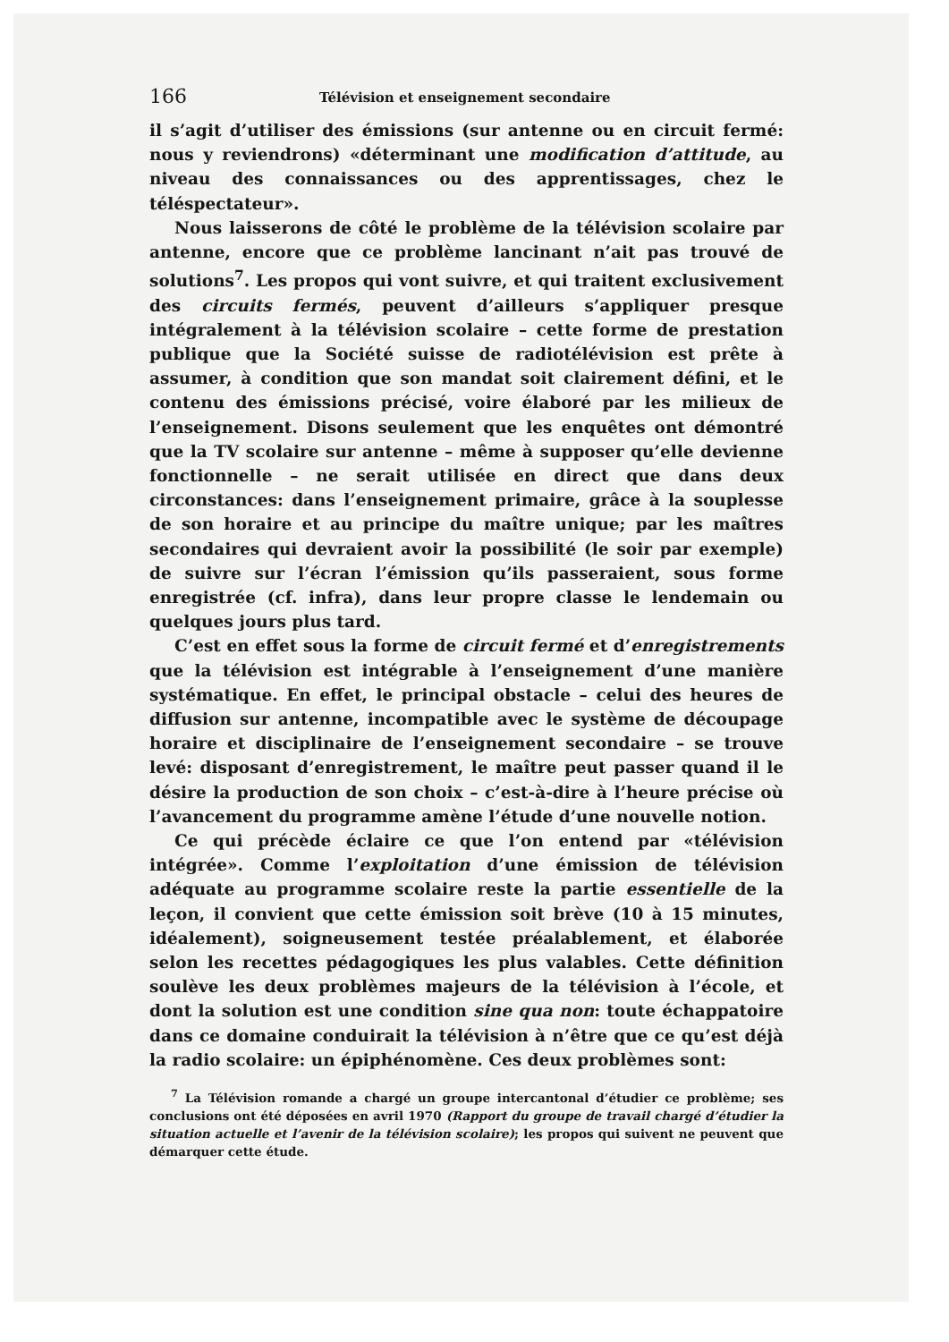166 Télévision et enseignement secondaire
il s’agit d’utiliser des émissions (sur antenne ou en circuit fermé: nous y reviendrons) «déterminant une modification d’attitude, au niveau des connaissances ou des apprentissages, chez le téléspectateur».
Nous laisserons de côté le problème de la télévision scolaire par antenne, encore que ce problème lancinant n’ait pas trouvé de solutions<sup>7</sup>. Les propos qui vont suivre, et qui traitent exclusivement des circuits fermés, peuvent d’ailleurs s’appliquer presque intégralement à la télévision scolaire – cette forme de prestation publique que la Société suisse de radiotélévision est prête à assumer, à condition que son mandat soit clairement défini, et le contenu des émissions précisé, voire élaboré par les milieux de l’enseignement. Disons seulement que les enquêtes ont démontré que la TV scolaire sur antenne – même à supposer qu’elle devienne fonctionnelle – ne serait utilisée en direct que dans deux circonstances: dans l’enseignement primaire, grâce à la souplesse de son horaire et au principe du maître unique; par les maîtres secondaires qui devraient avoir la possibilité (le soir par exemple) de suivre sur l’écran l’émission qu’ils passeraient, sous forme enregistrée (cf. infra), dans leur propre classe le lendemain ou quelques jours plus tard.
C’est en effet sous la forme de circuit fermé et d’enregistrements que la télévision est intégrable à l’enseignement d’une manière systématique. En effet, le principal obstacle – celui des heures de diffusion sur antenne, incompatible avec le système de découpage horaire et disciplinaire de l’enseignement secondaire – se trouve levé: disposant d’enregistrement, le maître peut passer quand il le désire la production de son choix – c’est-à-dire à l’heure précise où l’avancement du programme amène l’étude d’une nouvelle notion.
Ce qui précède éclaire ce que l’on entend par «télévision intégrée». Comme l’exploitation d’une émission de télévision adéquate au programme scolaire reste la partie essentielle de la leçon, il convient que cette émission soit brève (10 à 15 minutes, idéalement), soigneusement testée préalablement, et élaborée selon les recettes pédagogiques les plus valables. Cette définition soulève les deux problèmes majeurs de la télévision à l’école, et dont la solution est une condition sine qua non: toute échappatoire dans ce domaine conduirait la télévision à n’être que ce qu’est déjà la radio scolaire: un épiphénomène. Ces deux problèmes sont:
<sup>7</sup> La Télévision romande a chargé un groupe intercantonal d’étudier ce problème; ses conclusions ont été déposées en avril 1970 (Rapport du groupe de travail chargé d’étudier la situation actuelle et l’avenir de la télévision scolaire); les propos qui suivent ne peuvent que démarquer cette étude.